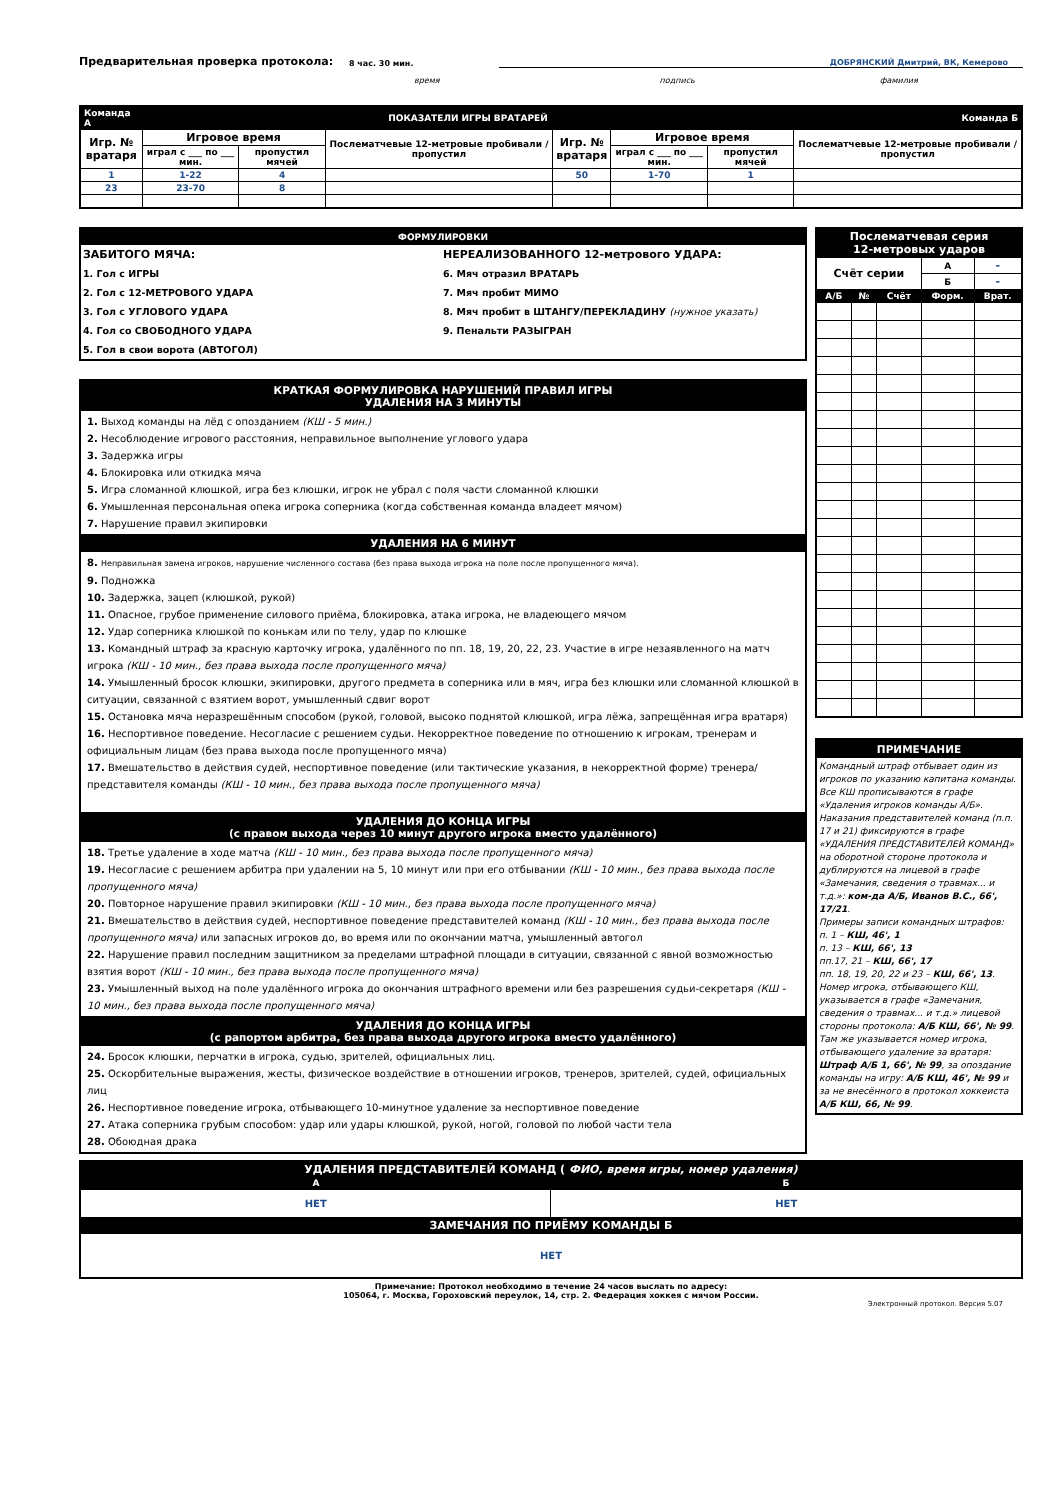Предварительная проверка протокола:
8 час. 30 мин.
ДОБРЯНСКИЙ Дмитрий, ВК, Кемерово
время подпись фамилия
| Команда А | ПОКАЗАТЕЛИ ИГРЫ ВРАТАРЕЙ | | | | | | Команда Б |
| Игр. № вратаря | Игровое время | | Послематчевые 12-метровые пробивали / пропустил | Игр. № вратаря | Игровое время | | Послематчевые 12-метровые пробивали / пропустил |
| | играл с ___ по ___ мин. | пропустил мячей | | | играл с ___ по ___ мин. | пропустил мячей | |
| 1 | 1-22 | 4 | | 50 | 1-70 | 1 | |
| 23 | 23-70 | 8 | | | | | |
ФОРМУЛИРОВКИ
ЗАБИТОГО МЯЧА:
1. Гол с ИГРЫ
2. Гол с 12-МЕТРОВОГО УДАРА
3. Гол с УГЛОВОГО УДАРА
4. Гол со СВОБОДНОГО УДАРА
5. Гол в свои ворота (АВТОГОЛ)
НЕРЕАЛИЗОВАННОГО 12-метрового УДАРА:
6. Мяч отразил ВРАТАРЬ
7. Мяч пробит МИМО
8. Мяч пробит в ШТАНГУ/ПЕРЕКЛАДИНУ (нужное указать)
9. Пенальти РАЗЫГРАН
КРАТКАЯ ФОРМУЛИРОВКА НАРУШЕНИЙ ПРАВИЛ ИГРЫ
УДАЛЕНИЯ НА 3 МИНУТЫ
1. Выход команды на лёд с опозданием (КШ - 5 мин.)
2. Несоблюдение игрового расстояния, неправильное выполнение углового удара
3. Задержка игры
4. Блокировка или откидка мяча
5. Игра сломанной клюшкой, игра без клюшки, игрок не убрал с поля части сломанной клюшки
6. Умышленная персональная опека игрока соперника (когда собственная команда владеет мячом)
7. Нарушение правил экипировки
УДАЛЕНИЯ НА 6 МИНУТ
8. Неправильная замена игроков, нарушение численного состава (без права выхода игрока на поле после пропущенного мяча).
9. Подножка
10. Задержка, зацеп (клюшкой, рукой)
11. Опасное, грубое применение силового приёма, блокировка, атака игрока, не владеющего мячом
12. Удар соперника клюшкой по конькам или по телу, удар по клюшке
13. Командный штраф за красную карточку игрока, удалённого по пп. 18, 19, 20, 22, 23. Участие в игре незаявленного на матч игрока (КШ - 10 мин., без права выхода после пропущенного мяча)
14. Умышленный бросок клюшки, экипировки, другого предмета в соперника или в мяч, игра без клюшки или сломанной клюшкой в ситуации, связанной с взятием ворот, умышленный сдвиг ворот
15. Остановка мяча неразрешённым способом (рукой, головой, высоко поднятой клюшкой, игра лёжа, запрещённая игра вратаря)
16. Неспортивное поведение. Несогласие с решением судьи. Некорректное поведение по отношению к игрокам, тренерам и официальным лицам (без права выхода после пропущенного мяча)
17. Вмешательство в действия судей, неспортивное поведение (или тактические указания, в некорректной форме) тренера/представителя команды (КШ - 10 мин., без права выхода после пропущенного мяча)
УДАЛЕНИЯ ДО КОНЦА ИГРЫ
(с правом выхода через 10 минут другого игрока вместо удалённого)
18. Третье удаление в ходе матча (КШ - 10 мин., без права выхода после пропущенного мяча)
19. Несогласие с решением арбитра при удалении на 5, 10 минут или при его отбывании (КШ - 10 мин., без права выхода после пропущенного мяча)
20. Повторное нарушение правил экипировки (КШ - 10 мин., без права выхода после пропущенного мяча)
21. Вмешательство в действия судей, неспортивное поведение представителей команд (КШ - 10 мин., без права выхода после пропущенного мяча) или запасных игроков до, во время или по окончании матча, умышленный автогол
22. Нарушение правил последним защитником за пределами штрафной площади в ситуации, связанной с явной возможностью взятия ворот (КШ - 10 мин., без права выхода после пропущенного мяча)
23. Умышленный выход на поле удалённого игрока до окончания штрафного времени или без разрешения судьи-секретаря (КШ - 10 мин., без права выхода после пропущенного мяча)
УДАЛЕНИЯ ДО КОНЦА ИГРЫ
(с рапортом арбитра, без права выхода другого игрока вместо удалённого)
24. Бросок клюшки, перчатки в игрока, судью, зрителей, официальных лиц.
25. Оскорбительные выражения, жесты, физическое воздействие в отношении игроков, тренеров, зрителей, судей, официальных лиц
26. Неспортивное поведение игрока, отбывающего 10-минутное удаление за неспортивное поведение
27. Атака соперника грубым способом: удар или удары клюшкой, рукой, ногой, головой по любой части тела
28. Обоюдная драка
| Послематчевая серия 12-метровых ударов | | | | |
| Счёт серии | | | А | - |
| | | | Б | - |
| А/Б | № | Счёт | Форм. | Врат. |
ПРИМЕЧАНИЕ
Командный штраф отбывает один из игроков по указанию капитана команды. Все КШ прописываются в графе «Удаления игроков команды А/Б». Наказания представителей команд (п.п. 17 и 21) фиксируются в графе «УДАЛЕНИЯ ПРЕДСТАВИТЕЛЕЙ КОМАНД» на оборотной стороне протокола и дублируются на лицевой в графе «Замечания, сведения о травмах... и т.д.»: ком-да А/Б, Иванов В.С., 66', 17/21.
Примеры записи командных штрафов:
п. 1 – КШ, 46', 1
п. 13 – КШ, 66', 13
пп.17, 21 – КШ, 66', 17
пп. 18, 19, 20, 22 и 23 – КШ, 66', 13.
Номер игрока, отбывающего КШ, указывается в графе «Замечания, сведения о травмах... и т.д.» лицевой стороны протокола: А/Б КШ, 66', № 99. Там же указывается номер игрока, отбывающего удаление за вратаря: Штраф А/Б 1, 66', № 99, за опоздание команды на игру: А/Б КШ, 46', № 99 и за не внесённого в протокол хоккеиста А/Б КШ, 66, № 99.
| УДАЛЕНИЯ ПРЕДСТАВИТЕЛЕЙ КОМАНД ( ФИО, время игры, номер удаления) | |
| А | Б |
| НЕТ | НЕТ |
| ЗАМЕЧАНИЯ ПО ПРИЁМУ КОМАНДЫ Б | |
| НЕТ | |
Примечание: Протокол необходимо в течение 24 часов выслать по адресу:
105064, г. Москва, Гороховский переулок, 14, стр. 2. Федерация хоккея с мячом России.
Электронный протокол. Версия 5.07